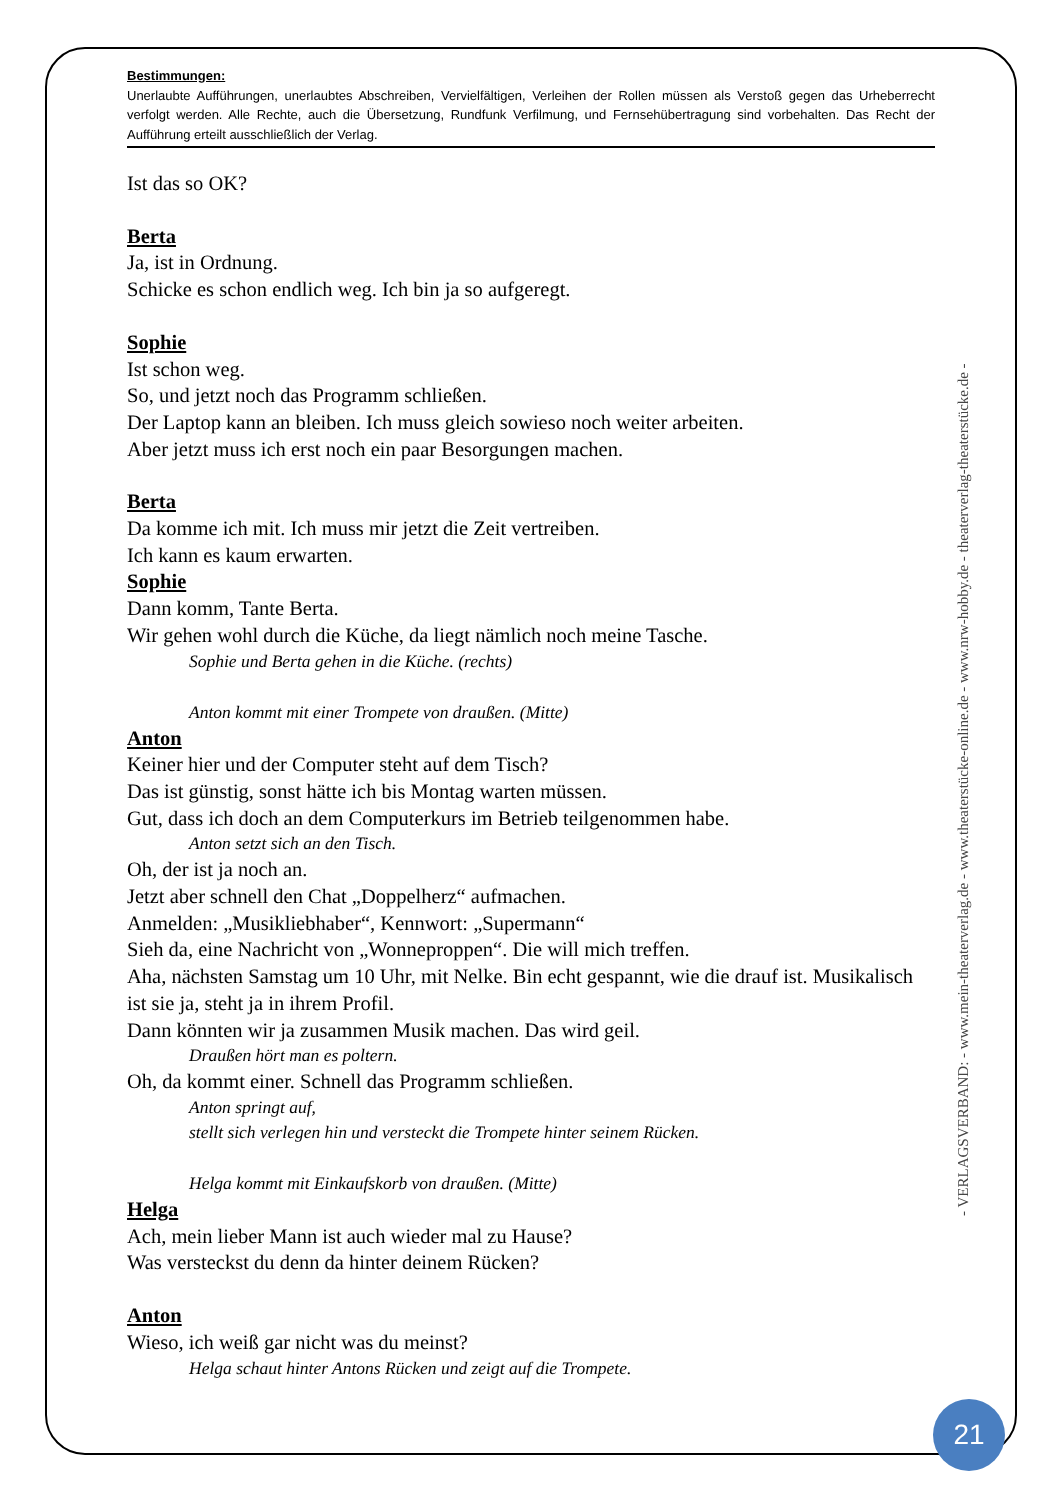Bestimmungen:
Unerlaubte Aufführungen, unerlaubtes Abschreiben, Vervielfältigen, Verleihen der Rollen müssen als Verstoß gegen das Urheberrecht verfolgt werden. Alle Rechte, auch die Übersetzung, Rundfunk Verfilmung, und Fernsehübertragung sind vorbehalten. Das Recht der Aufführung erteilt ausschließlich der Verlag.
Ist das so OK?
Berta
Ja, ist in Ordnung.
Schicke es schon endlich weg. Ich bin ja so aufgeregt.
Sophie
Ist schon weg.
So, und jetzt noch das Programm schließen.
Der Laptop kann an bleiben. Ich muss gleich sowieso noch weiter arbeiten.
Aber jetzt muss ich erst noch ein paar Besorgungen machen.
Berta
Da komme ich mit. Ich muss mir jetzt die Zeit vertreiben.
Ich kann es kaum erwarten.
Sophie
Dann komm, Tante Berta.
Wir gehen wohl durch die Küche, da liegt nämlich noch meine Tasche.
Sophie und Berta gehen in die Küche. (rechts)
Anton kommt mit einer Trompete von draußen. (Mitte)
Anton
Keiner hier und der Computer steht auf dem Tisch?
Das ist günstig, sonst hätte ich bis Montag warten müssen.
Gut, dass ich doch an dem Computerkurs im Betrieb teilgenommen habe.
Anton setzt sich an den Tisch.
Oh, der ist ja noch an.
Jetzt aber schnell den Chat „Doppelherz“ aufmachen.
Anmelden: „Musikliebhaber“, Kennwort: „Supermann“
Sieh da, eine Nachricht von „Wonneproppen“. Die will mich treffen.
Aha, nächsten Samstag um 10 Uhr, mit Nelke. Bin echt gespannt, wie die drauf ist. Musikalisch ist sie ja, steht ja in ihrem Profil.
Dann könnten wir ja zusammen Musik machen. Das wird geil.
Draußen hört man es poltern.
Oh, da kommt einer. Schnell das Programm schließen.
Anton springt auf,
stellt sich verlegen hin und versteckt die Trompete hinter seinem Rücken.
Helga kommt mit Einkaufskorb von draußen. (Mitte)
Helga
Ach, mein lieber Mann ist auch wieder mal zu Hause?
Was versteckst du denn da hinter deinem Rücken?
Anton
Wieso, ich weiß gar nicht was du meinst?
Helga schaut hinter Antons Rücken und zeigt auf die Trompete.
- VERLAGSVERBAND: - www.mein-theaterverlag.de - www.theaterstücke-online.de - www.nrw-hobby.de - theaterverlag-theaterstücke.de -
21